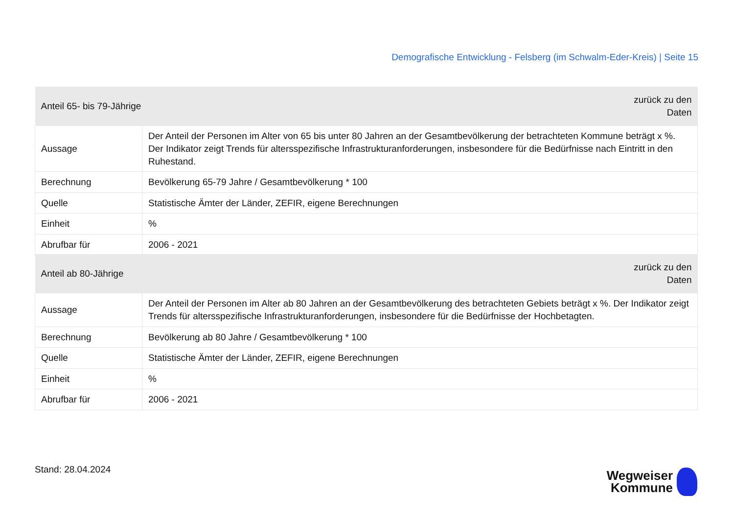Demografische Entwicklung - Felsberg (im Schwalm-Eder-Kreis) | Seite 15
| Anteil 65- bis 79-Jährige | | zurück zu den Daten |
| --- | --- | --- |
| Aussage | Der Anteil der Personen im Alter von 65 bis unter 80 Jahren an der Gesamtbevölkerung der betrachteten Kommune beträgt x %. Der Indikator zeigt Trends für altersspezifische Infrastrukturanforderungen, insbesondere für die Bedürfnisse nach Eintritt in den Ruhestand. | |
| Berechnung | Bevölkerung 65-79 Jahre / Gesamtbevölkerung * 100 | |
| Quelle | Statistische Ämter der Länder, ZEFIR, eigene Berechnungen | |
| Einheit | % | |
| Abrufbar für | 2006 - 2021 | |
| Anteil ab 80-Jährige | | zurück zu den Daten |
| --- | --- | --- |
| Aussage | Der Anteil der Personen im Alter ab 80 Jahren an der Gesamtbevölkerung des betrachteten Gebiets beträgt x %. Der Indikator zeigt Trends für altersspezifische Infrastrukturanforderungen, insbesondere für die Bedürfnisse der Hochbetagten. | |
| Berechnung | Bevölkerung ab 80 Jahre / Gesamtbevölkerung * 100 | |
| Quelle | Statistische Ämter der Länder, ZEFIR, eigene Berechnungen | |
| Einheit | % | |
| Abrufbar für | 2006 - 2021 | |
Stand: 28.04.2024
Wegweiser
Kommune